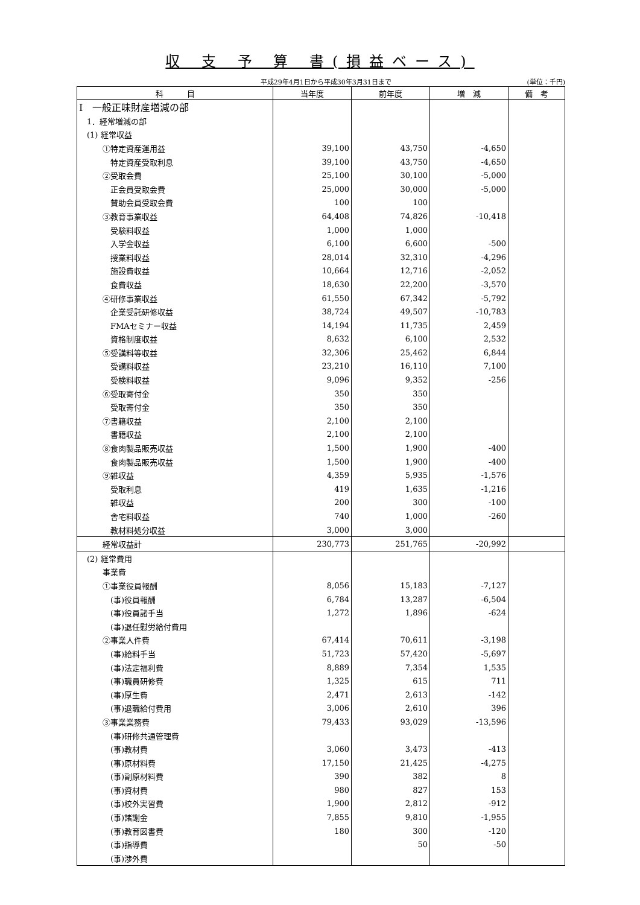収 支 予 算 書(損益ベース)
平成29年4月1日から平成30年3月31日まで
(単位：千円)
| 科 目 | 当年度 | 前年度 | 増 減 | 備 考 |
| --- | --- | --- | --- | --- |
| Ⅰ 一般正味財産増減の部 | | | | |
| 1．経常増減の部 | | | | |
| (1) 経常収益 | | | | |
| ①特定資産運用益 | 39,100 | 43,750 | -4,650 | |
| 特定資産受取利息 | 39,100 | 43,750 | -4,650 | |
| ②受取会費 | 25,100 | 30,100 | -5,000 | |
| 正会員受取会費 | 25,000 | 30,000 | -5,000 | |
| 賛助会員受取会費 | 100 | 100 | | |
| ③教育事業収益 | 64,408 | 74,826 | -10,418 | |
| 受験料収益 | 1,000 | 1,000 | | |
| 入学金収益 | 6,100 | 6,600 | -500 | |
| 授業料収益 | 28,014 | 32,310 | -4,296 | |
| 施設費収益 | 10,664 | 12,716 | -2,052 | |
| 食費収益 | 18,630 | 22,200 | -3,570 | |
| ④研修事業収益 | 61,550 | 67,342 | -5,792 | |
| 企業受託研修収益 | 38,724 | 49,507 | -10,783 | |
| FMAセミナー収益 | 14,194 | 11,735 | 2,459 | |
| 資格制度収益 | 8,632 | 6,100 | 2,532 | |
| ⑤受講料等収益 | 32,306 | 25,462 | 6,844 | |
| 受講料収益 | 23,210 | 16,110 | 7,100 | |
| 受検料収益 | 9,096 | 9,352 | -256 | |
| ⑥受取寄付金 | 350 | 350 | | |
| 受取寄付金 | 350 | 350 | | |
| ⑦書籍収益 | 2,100 | 2,100 | | |
| 書籍収益 | 2,100 | 2,100 | | |
| ⑧食肉製品販売収益 | 1,500 | 1,900 | -400 | |
| 食肉製品販売収益 | 1,500 | 1,900 | -400 | |
| ⑨雑収益 | 4,359 | 5,935 | -1,576 | |
| 受取利息 | 419 | 1,635 | -1,216 | |
| 雑収益 | 200 | 300 | -100 | |
| 舎宅料収益 | 740 | 1,000 | -260 | |
| 教材料処分収益 | 3,000 | 3,000 | | |
| 経常収益計 | 230,773 | 251,765 | -20,992 | |
| (2) 経常費用 | | | | |
| 事業費 | | | | |
| ①事業役員報酬 | 8,056 | 15,183 | -7,127 | |
| (事)役員報酬 | 6,784 | 13,287 | -6,504 | |
| (事)役員諸手当 | 1,272 | 1,896 | -624 | |
| (事)退任慰労給付費用 | | | | |
| ②事業人件費 | 67,414 | 70,611 | -3,198 | |
| (事)給料手当 | 51,723 | 57,420 | -5,697 | |
| (事)法定福利費 | 8,889 | 7,354 | 1,535 | |
| (事)職員研修費 | 1,325 | 615 | 711 | |
| (事)厚生費 | 2,471 | 2,613 | -142 | |
| (事)退職給付費用 | 3,006 | 2,610 | 396 | |
| ③事業業務費 | 79,433 | 93,029 | -13,596 | |
| (事)研修共通管理費 | | | | |
| (事)教材費 | 3,060 | 3,473 | -413 | |
| (事)原材料費 | 17,150 | 21,425 | -4,275 | |
| (事)副原材料費 | 390 | 382 | 8 | |
| (事)資材費 | 980 | 827 | 153 | |
| (事)校外実習費 | 1,900 | 2,812 | -912 | |
| (事)諸謝金 | 7,855 | 9,810 | -1,955 | |
| (事)教育図書費 | 180 | 300 | -120 | |
| (事)指導費 | | 50 | -50 | |
| (事)渉外費 | | | | |